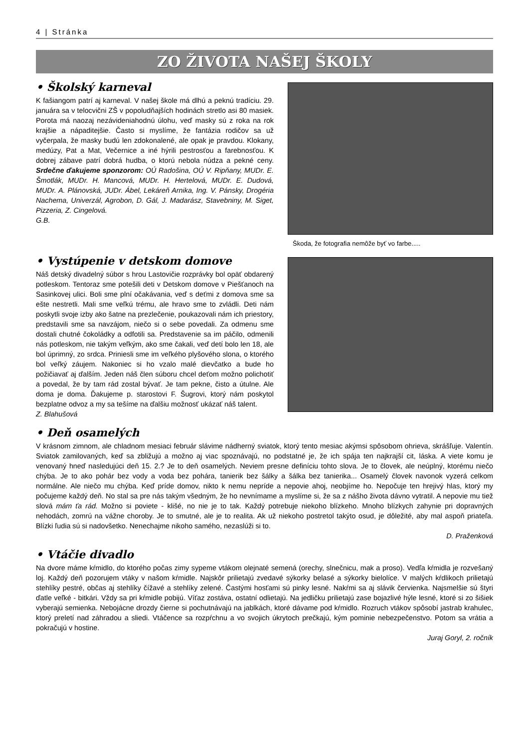4 | Stránka
ZO ŽIVOTA NAŠEJ ŠKOLY
• Školský karneval
K fašiangom patrí aj karneval. V našej škole má dlhú a peknú tradíciu. 29. januára sa v telocvični ZŠ v popoludňajších hodinách stretlo asi 80 masiek. Porota má naozaj nezávideniahodnú úlohu, veď masky sú z roka na rok krajšie a nápaditejšie. Často si myslíme, že fantázia rodičov sa už vyčerpala, že masky budú len zdokonalené, ale opak je pravdou. Klokany, medúzy, Pat a Mat, Večernice a iné hýrili pestrosťou a farebnosťou. K dobrej zábave patrí dobrá hudba, o ktorú nebola núdza a pekné ceny. Srdečne ďakujeme sponzorom: OÚ Radošina, OÚ V. Ripňany, MUDr. E. Šmotlák, MUDr. H. Mancová, MUDr. H. Hertelová, MUDr. E. Dudová, MUDr. A. Plánovská, JUDr. Ábel, Lekáreň Arnika, Ing. V. Pánsky, Drogéria Nachema, Univerzál, Agrobon, D. Gál, J. Madarász, Stavebniny, M. Siget, Pizzeria, Z. Cingelová.
G.B.
Škoda, že fotografia nemôže byť vo farbe.....
• Vystúpenie v detskom domove
Náš detský divadelný súbor s hrou Lastovičie rozprávky bol opäť obdarený potleskom. Tentoraz sme potešili deti v Detskom domove v Piešťanoch na Sasinkovej ulici. Boli sme plní očakávania, veď s deťmi z domova sme sa ešte nestretli. Mali sme veľkú trému, ale hravo sme to zvládli. Deti nám poskytli svoje izby ako šatne na prezlečenie, poukazovali nám ich priestory, predstavili sme sa navzájom, niečo si o sebe povedali. Za odmenu sme dostali chutné čokoládky a odfotili sa. Predstavenie sa im páčilo, odmenili nás potleskom, nie takým veľkým, ako sme čakali, veď detí bolo len 18, ale bol úprimný, zo srdca. Priniesli sme im veľkého plyšového slona, o ktorého bol veľký záujem. Nakoniec si ho vzalo malé dievčatko a bude ho požičiavať aj ďalším. Jeden náš člen súboru chcel deťom možno polichotiť a povedal, že by tam rád zostal bývať. Je tam pekne, čisto a útulne. Ale doma je doma. Ďakujeme p. starostovi F. Šugrovi, ktorý nám poskytol bezplatne odvoz a my sa tešíme na ďalšiu možnosť ukázať náš talent.
Z. Blahušová
• Deň osamelých
V krásnom zimnom, ale chladnom mesiaci február slávime nádherný sviatok, ktorý tento mesiac akýmsi spôsobom ohrieva, skrášľuje. Valentín. Sviatok zamilovaných, keď sa zbližujú a možno aj viac spoznávajú, no podstatné je, že ich spája ten najkrajší cit, láska. A viete komu je venovaný hneď nasledujúci deň 15. 2.? Je to deň osamelých. Neviem presne definíciu tohto slova. Je to človek, ale neúplný, ktorému niečo chýba. Je to ako pohár bez vody a voda bez pohára, tanierik bez šálky a šálka bez tanierika... Osamelý človek navonok vyzerá celkom normálne. Ale niečo mu chýba. Keď príde domov, nikto k nemu nepríde a nepovie ahoj, neobjíme ho. Nepočuje ten hrejivý hlas, ktorý my počujeme každý deň. No stal sa pre nás takým všedným, že ho nevnímame a myslíme si, že sa z nášho života dávno vytratil. A nepovie mu tiež slová mám ťa rád. Možno si poviete - klišé, no nie je to tak. Každý potrebuje niekoho blízkeho. Mnoho blízkych zahynie pri dopravných nehodách, zomrú na vážne choroby. Je to smutné, ale je to realita. Ak už niekoho postretol takýto osud, je dôležité, aby mal aspoň priateľa. Blízki ľudia sú si nadovšetko. Nenechajme nikoho samého, nezaslúži si to.
D. Praženková
• Vtáčie divadlo
Na dvore máme kŕmidlo, do ktorého počas zimy sypeme vtákom olejnaté semená (orechy, slnečnicu, mak a proso). Vedľa kŕmidla je rozvešaný loj. Každý deň pozorujem vtáky v našom kŕmidle. Najskôr prilietajú zvedavé sýkorky belasé a sýkorky bielolíce. V malých kŕdlikoch prilietajú stehlíky pestré, občas aj stehlíky čížavé a stehlíky zelené. Častými hosťami sú pinky lesné. Nakŕmi sa aj slávik červienka. Najsmelšie sú štyri ďatle veľké - bitkári. Vždy sa pri kŕmidle pobijú. Víťaz zostáva, ostatní odlietajú. Na jedličku prilietajú zase bojazlivé hýle lesné, ktoré si zo šišiek vyberajú semienka. Nebojácne drozdy čierne si pochutnávajú na jablkách, ktoré dávame pod kŕmidlo. Rozruch vtákov spôsobí jastrab krahulec, ktorý preletí nad záhradou a sliedi. Vtáčence sa rozpŕchnu a vo svojich úkrytoch prečkajú, kým pominie nebezpečenstvo. Potom sa vrátia a pokračujú v hostine.
Juraj Goryl, 2. ročník